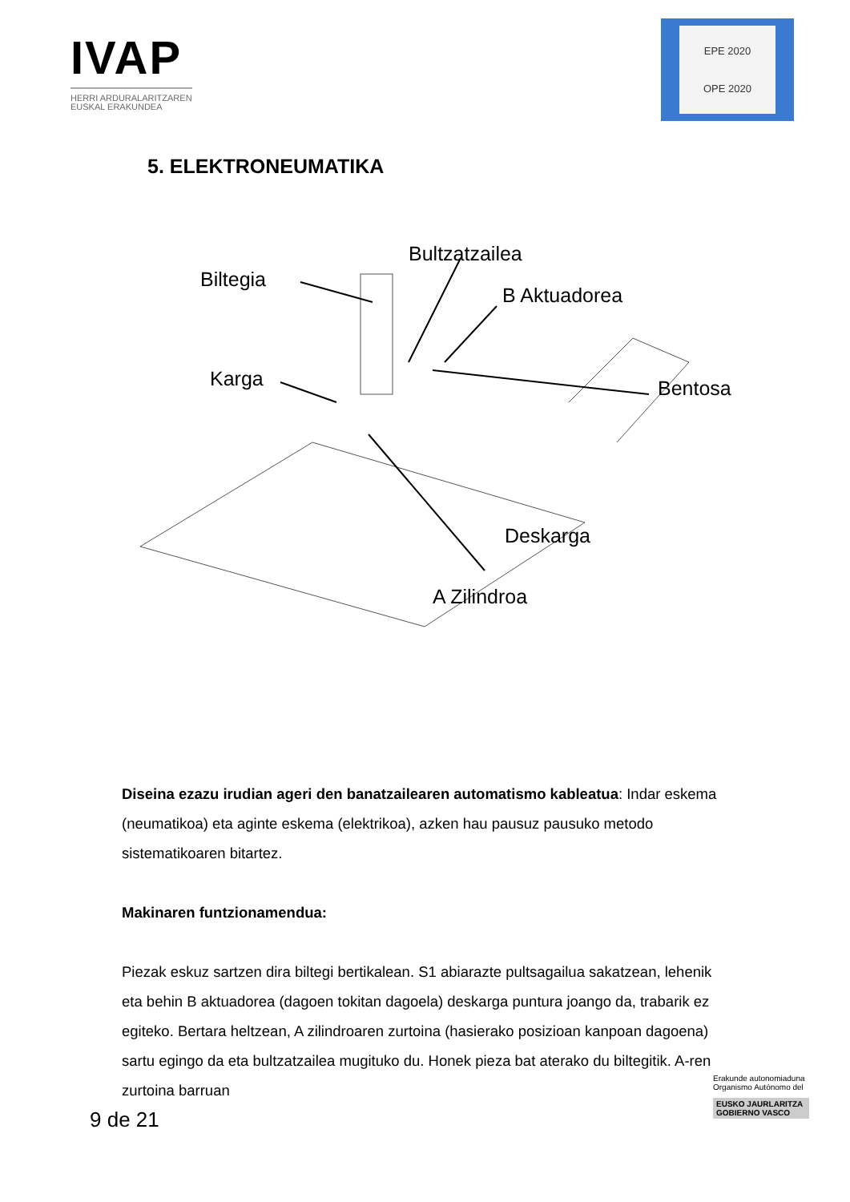IVAP
HERRI ARDURALARITZAREN
EUSKAL ERAKUNDEA
EPE 2020
OPE 2020
5. ELEKTRONEUMATIKA
Bultzatzailea
Biltegia
B Aktuadorea
Karga Bentosa
Deskarga
A Zilindroa
Diseina ezazu irudian ageri den banatzailearen automatismo kableatua: Indar eskema (neumatikoa) eta aginte eskema (elektrikoa), azken hau pausuz pausuko metodo sistematikoaren bitartez.
Makinaren funtzionamendua:
Piezak eskuz sartzen dira biltegi bertikalean. S1 abiarazte pultsagailua sakatzean, lehenik eta behin B aktuadorea (dagoen tokitan dagoela) deskarga puntura joango da, trabarik ez egiteko. Bertara heltzean, A zilindroaren zurtoina (hasierako posizioan kanpoan dagoena) sartu egingo da eta bultzatzailea mugituko du. Honek pieza bat aterako du biltegitik. A-ren zurtoina barruan
9 de 21
Erakunde autonomiaduna
Organismo Autónomo del
EUSKO JAURLARITZA
GOBIERNO VASCO